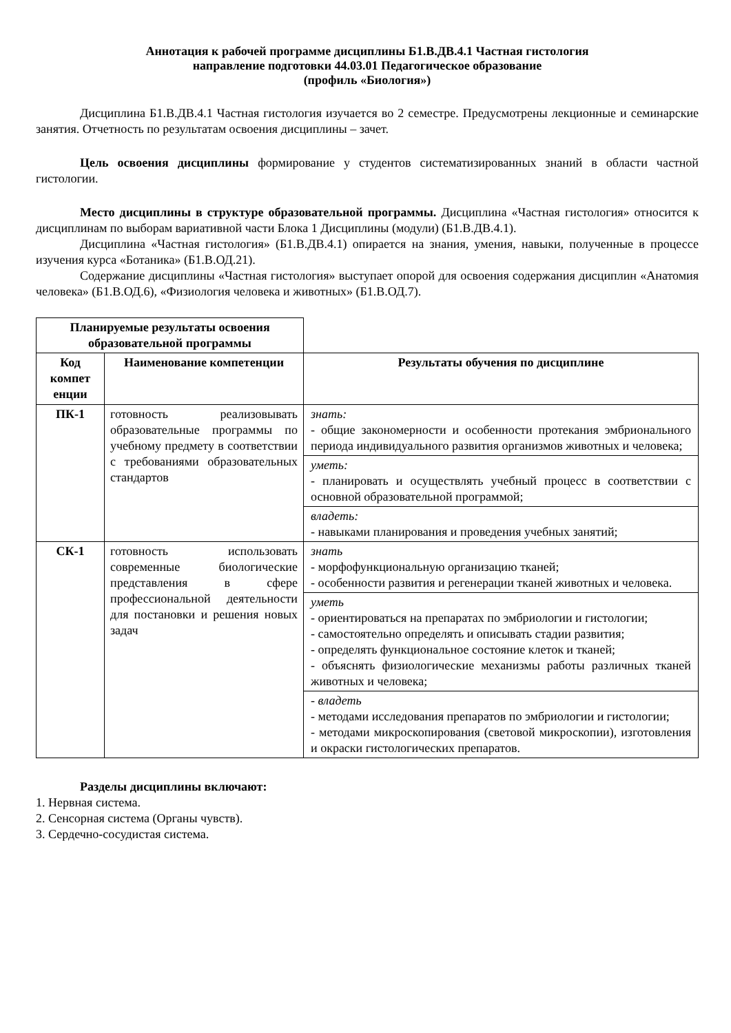Аннотация к рабочей программе дисциплины Б1.В.ДВ.4.1 Частная гистология
направление подготовки 44.03.01 Педагогическое образование
(профиль «Биология»)
Дисциплина Б1.В.ДВ.4.1 Частная гистология изучается во 2 семестре. Предусмотрены лекционные и семинарские занятия. Отчетность по результатам освоения дисциплины – зачет.
Цель освоения дисциплины формирование у студентов систематизированных знаний в области частной гистологии.
Место дисциплины в структуре образовательной программы. Дисциплина «Частная гистология» относится к дисциплинам по выборам вариативной части Блока 1 Дисциплины (модули) (Б1.В.ДВ.4.1).
Дисциплина «Частная гистология» (Б1.В.ДВ.4.1) опирается на знания, умения, навыки, полученные в процессе изучения курса «Ботаника» (Б1.В.ОД.21).
Содержание дисциплины «Частная гистология» выступает опорой для освоения содержания дисциплин «Анатомия человека» (Б1.В.ОД.6), «Физиология человека и животных» (Б1.В.ОД.7).
| Планируемые результаты освоения образовательной программы | | |
| Код компет енции | Наименование компетенции | Результаты обучения по дисциплине |
| ПК-1 | готовность реализовывать образовательные программы по учебному предмету в соответствии с требованиями образовательных стандартов | знать: - общие закономерности и особенности протекания эмбрионального периода индивидуального развития организмов животных и человека; уметь: - планировать и осуществлять учебный процесс в соответствии с основной образовательной программой; владеть: - навыками планирования и проведения учебных занятий; |
| СК-1 | готовность использовать современные биологические представления в сфере профессиональной деятельности для постановки и решения новых задач | знать - морфофункциональную организацию тканей; - особенности развития и регенерации тканей животных и человека. уметь - ориентироваться на препаратах по эмбриологии и гистологии; - самостоятельно определять и описывать стадии развития; - определять функциональное состояние клеток и тканей; - объяснять физиологические механизмы работы различных тканей животных и человека; - владеть - методами исследования препаратов по эмбриологии и гистологии; - методами микроскопирования (световой микроскопии), изготовления и окраски гистологических препаратов. |
Разделы дисциплины включают:
1. Нервная система.
2. Сенсорная система (Органы чувств).
3. Сердечно-сосудистая система.